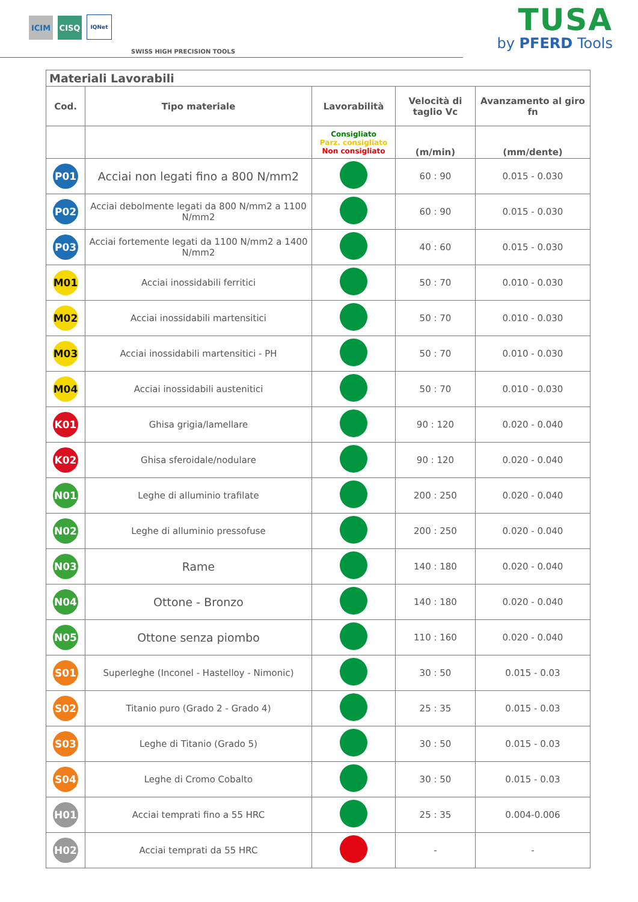ICIM
CISQ
IQNet
SWISS HIGH PRECISION TOOLS
TUSA
by PFERD Tools
| Materiali Lavorabili | | | | |
| Cod. | Tipo materiale | Lavorabilità | Velocità di taglio Vc | Avanzamento al giro fn |
| | | Consigliato Parz. consigliato Non consigliato | (m/min) | (mm/dente) |
| P01 | Acciai non legati fino a 800 N/mm2 | | 60 : 90 | 0.015 - 0.030 |
| P02 | Acciai debolmente legati da 800 N/mm2 a 1100 N/mm2 | | 60 : 90 | 0.015 - 0.030 |
| P03 | Acciai fortemente legati da 1100 N/mm2 a 1400 N/mm2 | | 40 : 60 | 0.015 - 0.030 |
| M01 | Acciai inossidabili ferritici | | 50 : 70 | 0.010 - 0.030 |
| M02 | Acciai inossidabili martensitici | | 50 : 70 | 0.010 - 0.030 |
| M03 | Acciai inossidabili martensitici - PH | | 50 : 70 | 0.010 - 0.030 |
| M04 | Acciai inossidabili austenitici | | 50 : 70 | 0.010 - 0.030 |
| K01 | Ghisa grigia/lamellare | | 90 : 120 | 0.020 - 0.040 |
| K02 | Ghisa sferoidale/nodulare | | 90 : 120 | 0.020 - 0.040 |
| N01 | Leghe di alluminio trafilate | | 200 : 250 | 0.020 - 0.040 |
| N02 | Leghe di alluminio pressofuse | | 200 : 250 | 0.020 - 0.040 |
| N03 | Rame | | 140 : 180 | 0.020 - 0.040 |
| N04 | Ottone - Bronzo | | 140 : 180 | 0.020 - 0.040 |
| N05 | Ottone senza piombo | | 110 : 160 | 0.020 - 0.040 |
| S01 | Superleghe (Inconel - Hastelloy - Nimonic) | | 30 : 50 | 0.015 - 0.03 |
| S02 | Titanio puro (Grado 2 - Grado 4) | | 25 : 35 | 0.015 - 0.03 |
| S03 | Leghe di Titanio (Grado 5) | | 30 : 50 | 0.015 - 0.03 |
| S04 | Leghe di Cromo Cobalto | | 30 : 50 | 0.015 - 0.03 |
| H01 | Acciai temprati fino a 55 HRC | | 25 : 35 | 0.004-0.006 |
| H02 | Acciai temprati da 55 HRC | | - | - |